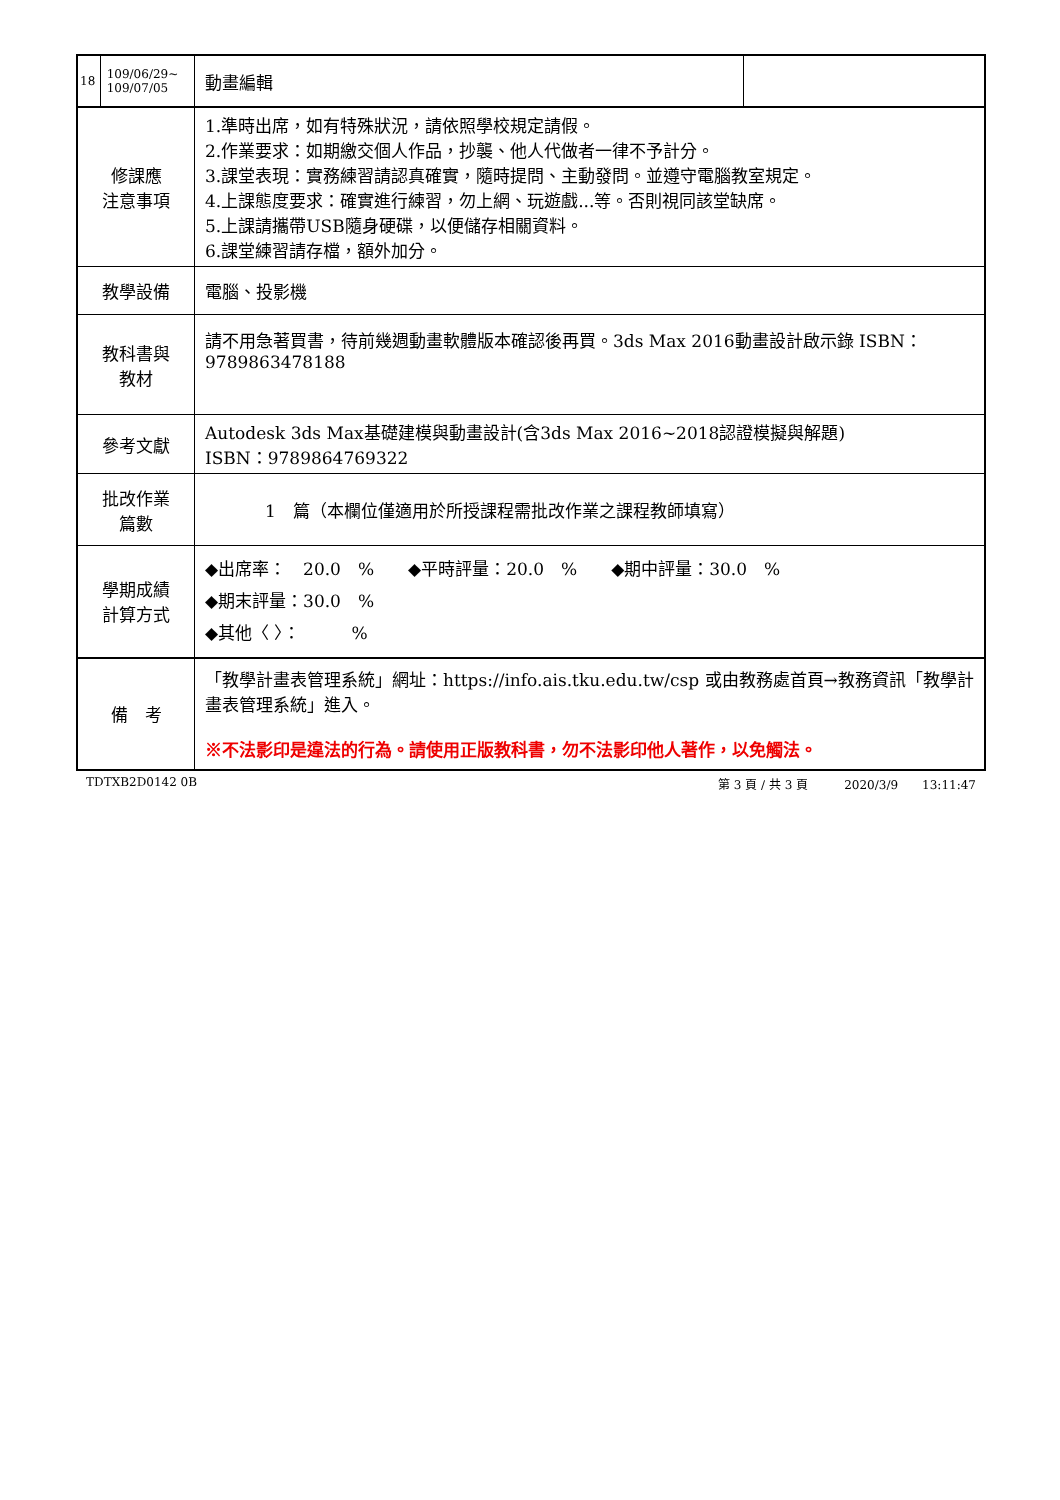| 18 | 109/06/29~ 109/07/05 | 動畫編輯 | |
| 修課應 注意事項 | | 1.準時出席，如有特殊狀況，請依照學校規定請假。 2.作業要求：如期繳交個人作品，抄襲、他人代做者一律不予計分。 3.課堂表現：實務練習請認真確實，隨時提問、主動發問。並遵守電腦教室規定。 4.上課態度要求：確實進行練習，勿上網、玩遊戲...等。否則視同該堂缺席。 5.上課請攜帶USB隨身硬碟，以便儲存相關資料。 6.課堂練習請存檔，額外加分。 | |
| 教學設備 | | 電腦、投影機 | |
| 教科書與 教材 | | 請不用急著買書，待前幾週動畫軟體版本確認後再買。3ds Max 2016動畫設計啟示錄 ISBN：9789863478188 | |
| 參考文獻 | | Autodesk 3ds Max基礎建模與動畫設計(含3ds Max 2016~2018認證模擬與解題) ISBN：9789864769322 | |
| 批改作業 篇數 | | 1 篇（本欄位僅適用於所授課程需批改作業之課程教師填寫） | |
| 學期成績 計算方式 | | ◆出席率： 20.0 % ◆平時評量：20.0 % ◆期中評量：30.0 % ◆期末評量：30.0 % ◆其他〈 〉： % | |
| 備 考 | | 「教學計畫表管理系統」網址： https://info.ais.tku.edu.tw/csp 或由教務處首頁→教務資訊「教學計畫表管理系統」進入。 ※不法影印是違法的行為。請使用正版教科書，勿不法影印他人著作，以免觸法。 | |
TDTXB2D0142 0B 第 3 頁 / 共 3 頁　　　2020/3/9　　13:11:47